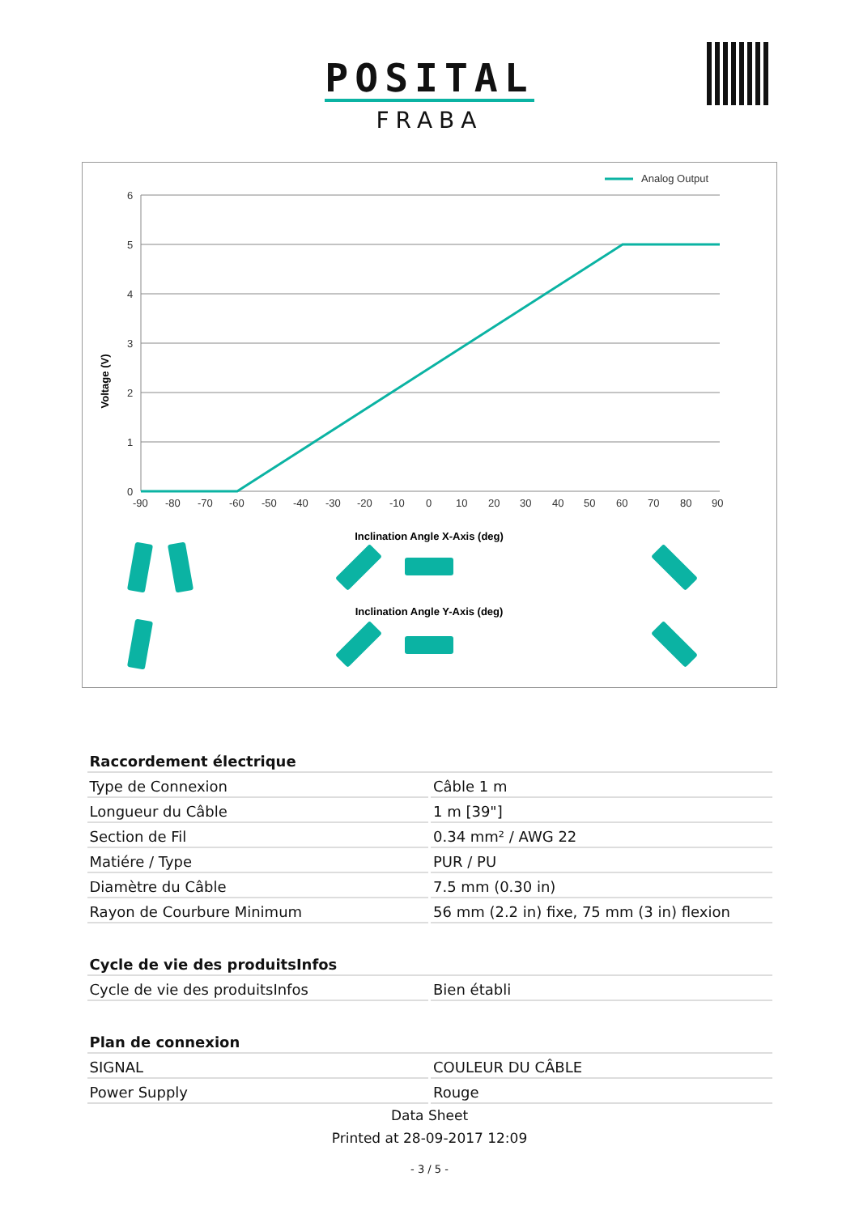POSITAL
FRABA
Analog Output
6
5
4
3
2
1
0
-90
-80
-70
-60
-50
-40
-30
-20
-10
0
10
20
30
40
50
60
70
80
90
Voltage (V)
Inclination Angle X-Axis (deg)
Inclination Angle Y-Axis (deg)
| Raccordement électrique | |
| --- | --- |
| Type de Connexion | Câble 1 m |
| Longueur du Câble | 1 m [39"] |
| Section de Fil | 0.34 mm² / AWG 22 |
| Matiére / Type | PUR / PU |
| Diamètre du Câble | 7.5 mm (0.30 in) |
| Rayon de Courbure Minimum | 56 mm (2.2 in) fixe, 75 mm (3 in) flexion |
| Cycle de vie des produitsInfos | |
| Cycle de vie des produitsInfos | Bien établi |
| Plan de connexion | |
| SIGNAL | COULEUR DU CÂBLE |
| Power Supply | Rouge |
Data Sheet
Printed at 28-09-2017 12:09
- 3 / 5 -